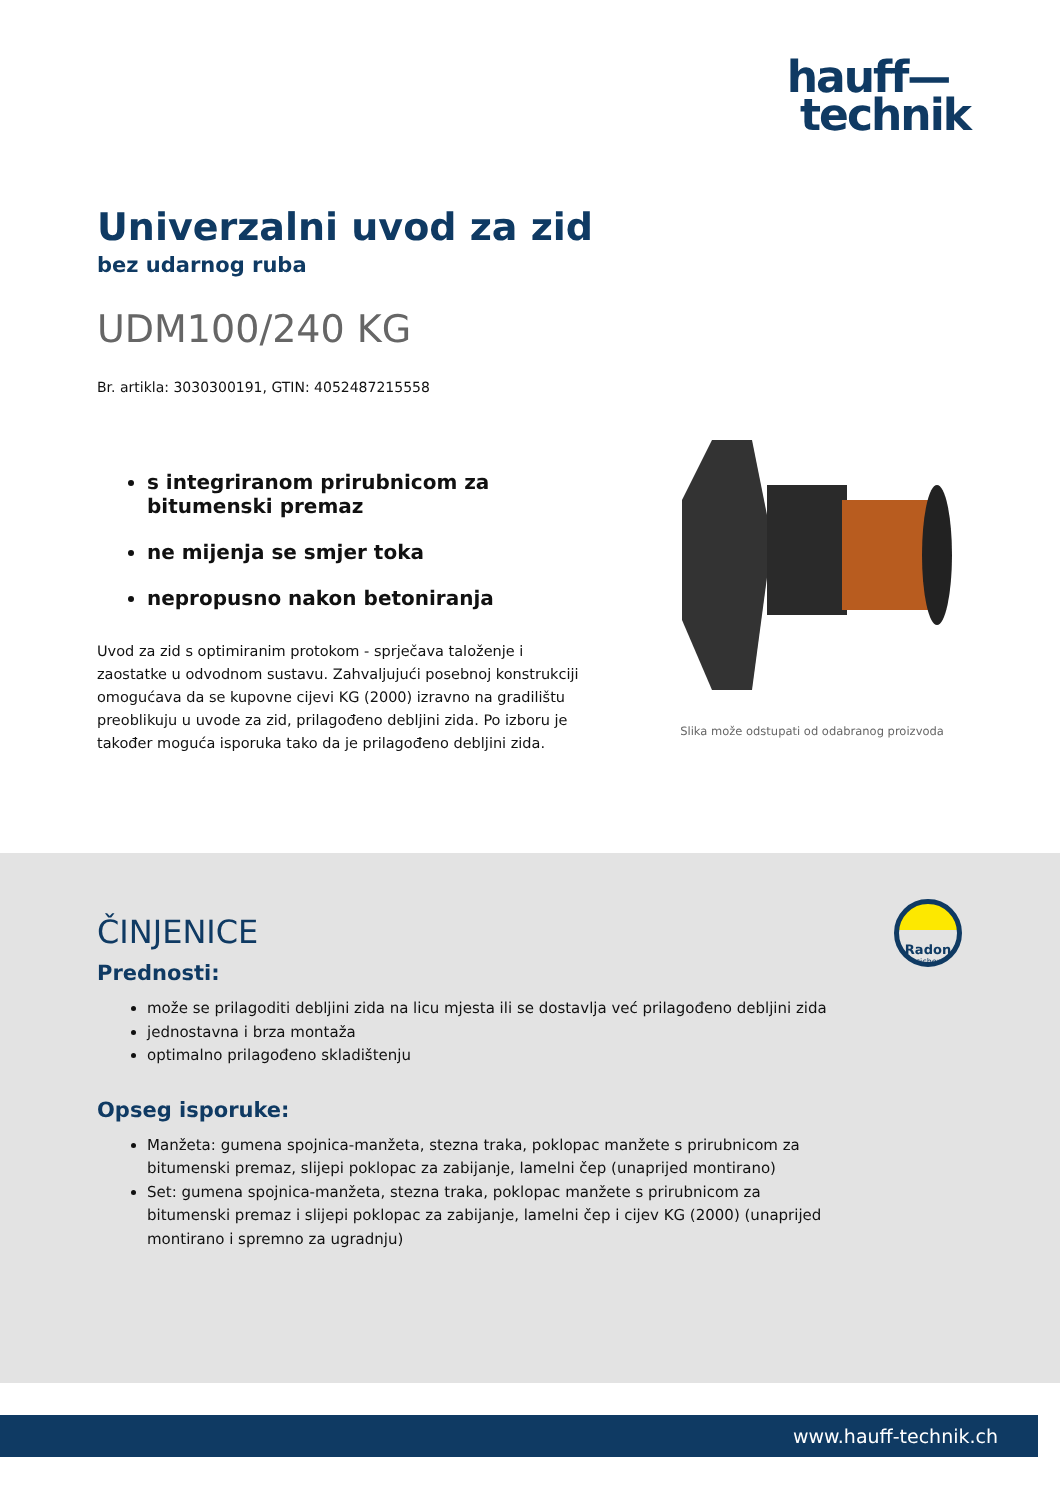hauff—
technik
Univerzalni uvod za zid
bez udarnog ruba
UDM100/240 KG
Br. artikla: 3030300191, GTIN: 4052487215558
s integriranom prirubnicom za bitumenski premaz
ne mijenja se smjer toka
nepropusno nakon betoniranja
Uvod za zid s optimiranim protokom - sprječava taloženje i zaostatke u odvodnom sustavu. Zahvaljujući posebnoj konstrukciji omogućava da se kupovne cijevi KG (2000) izravno na gradilištu preoblikuju u uvode za zid, prilagođeno debljini zida. Po izboru je također moguća isporuka tako da je prilagođeno debljini zida.
Slika može odstupati od odabranog proizvoda
Radon
sicher
ČINJENICE
Prednosti:
može se prilagoditi debljini zida na licu mjesta ili se dostavlja već prilagođeno debljini zida
jednostavna i brza montaža
optimalno prilagođeno skladištenju
Opseg isporuke:
Manžeta: gumena spojnica-manžeta, stezna traka, poklopac manžete s prirubnicom za bitumenski premaz, slijepi poklopac za zabijanje, lamelni čep (unaprijed montirano)
Set: gumena spojnica-manžeta, stezna traka, poklopac manžete s prirubnicom za bitumenski premaz i slijepi poklopac za zabijanje, lamelni čep i cijev KG (2000) (unaprijed montirano i spremno za ugradnju)
www.hauff-technik.ch